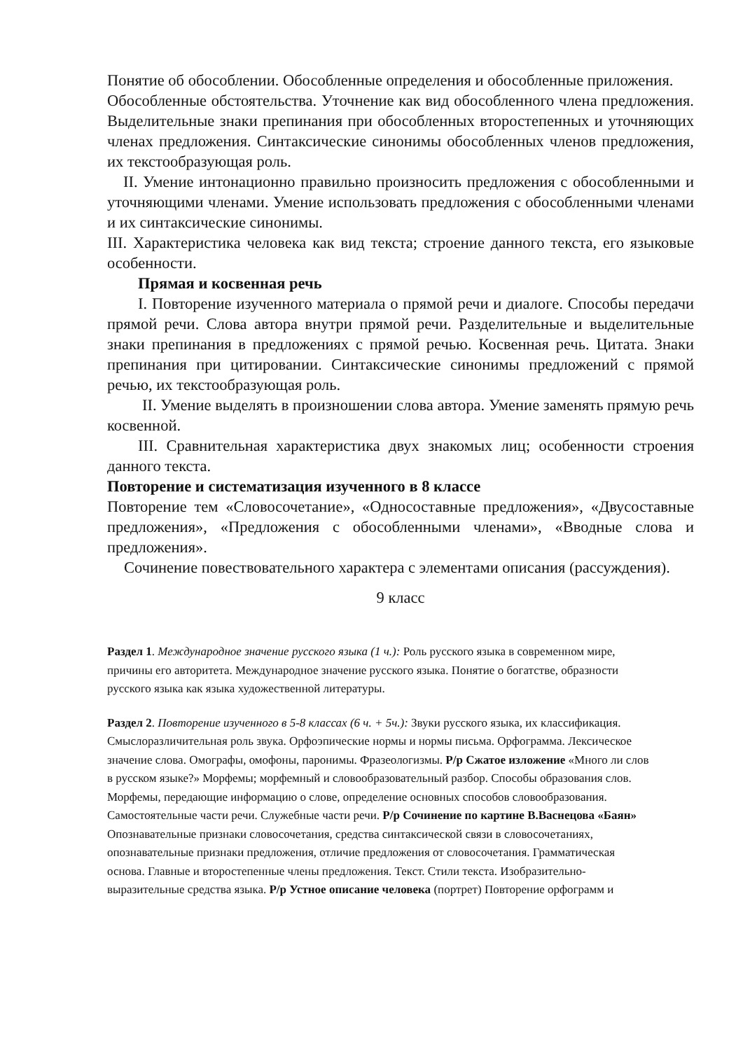Понятие об обособлении. Обособленные определения и обособленные приложения.
Обособленные обстоятельства. Уточнение как вид обособленного члена предложения. Выделительные знаки препинания при обособленных второстепенных и уточняющих членах предложения. Синтаксические синонимы обособленных членов предложения, их текстообразующая роль.
II. Умение интонационно правильно произносить предложения с обособленными и уточняющими членами. Умение использовать предложения с обособленными членами и их синтаксические синонимы.
III. Характеристика человека как вид текста; строение данного текста, его языковые особенности.
Прямая и косвенная речь
I. Повторение изученного материала о прямой речи и диалоге. Способы передачи прямой речи. Слова автора внутри прямой речи. Разделительные и выделительные знаки препинания в предложениях с прямой речью. Косвенная речь. Цитата. Знаки препинания при цитировании. Синтаксические синонимы предложений с прямой речью, их текстообразующая роль.
II. Умение выделять в произношении слова автора. Умение заменять прямую речь косвенной.
III. Сравнительная характеристика двух знакомых лиц; особенности строения данного текста.
Повторение и систематизация изученного в 8 классе
Повторение тем «Словосочетание», «Односоставные предложения», «Двусоставные предложения», «Предложения с обособленными членами», «Вводные слова и предложения».
Сочинение повествовательного характера с элементами описания (рассуждения).
9 класс
Раздел 1. Международное значение русского языка (1 ч.): Роль русского языка в современном мире, причины его авторитета. Международное значение русского языка. Понятие о богатстве, образности русского языка как языка художественной литературы.
Раздел 2. Повторение изученного в 5-8 классах (6 ч. + 5ч.): Звуки русского языка, их классификация. Смыслоразличительная роль звука. Орфоэпические нормы и нормы письма. Орфограмма. Лексическое значение слова. Омографы, омофоны, паронимы. Фразеологизмы. Р/р Сжатое изложение «Много ли слов в русском языке?» Морфемы; морфемный и словообразовательный разбор. Способы образования слов. Морфемы, передающие информацию о слове, определение основных способов словообразования. Самостоятельные части речи. Служебные части речи. Р/р Сочинение по картине В.Васнецова «Баян» Опознавательные признаки словосочетания, средства синтаксической связи в словосочетаниях, опознавательные признаки предложения, отличие предложения от словосочетания. Грамматическая основа. Главные и второстепенные члены предложения. Текст. Стили текста. Изобразительно-выразительные средства языка. Р/р Устное описание человека (портрет) Повторение орфограмм и